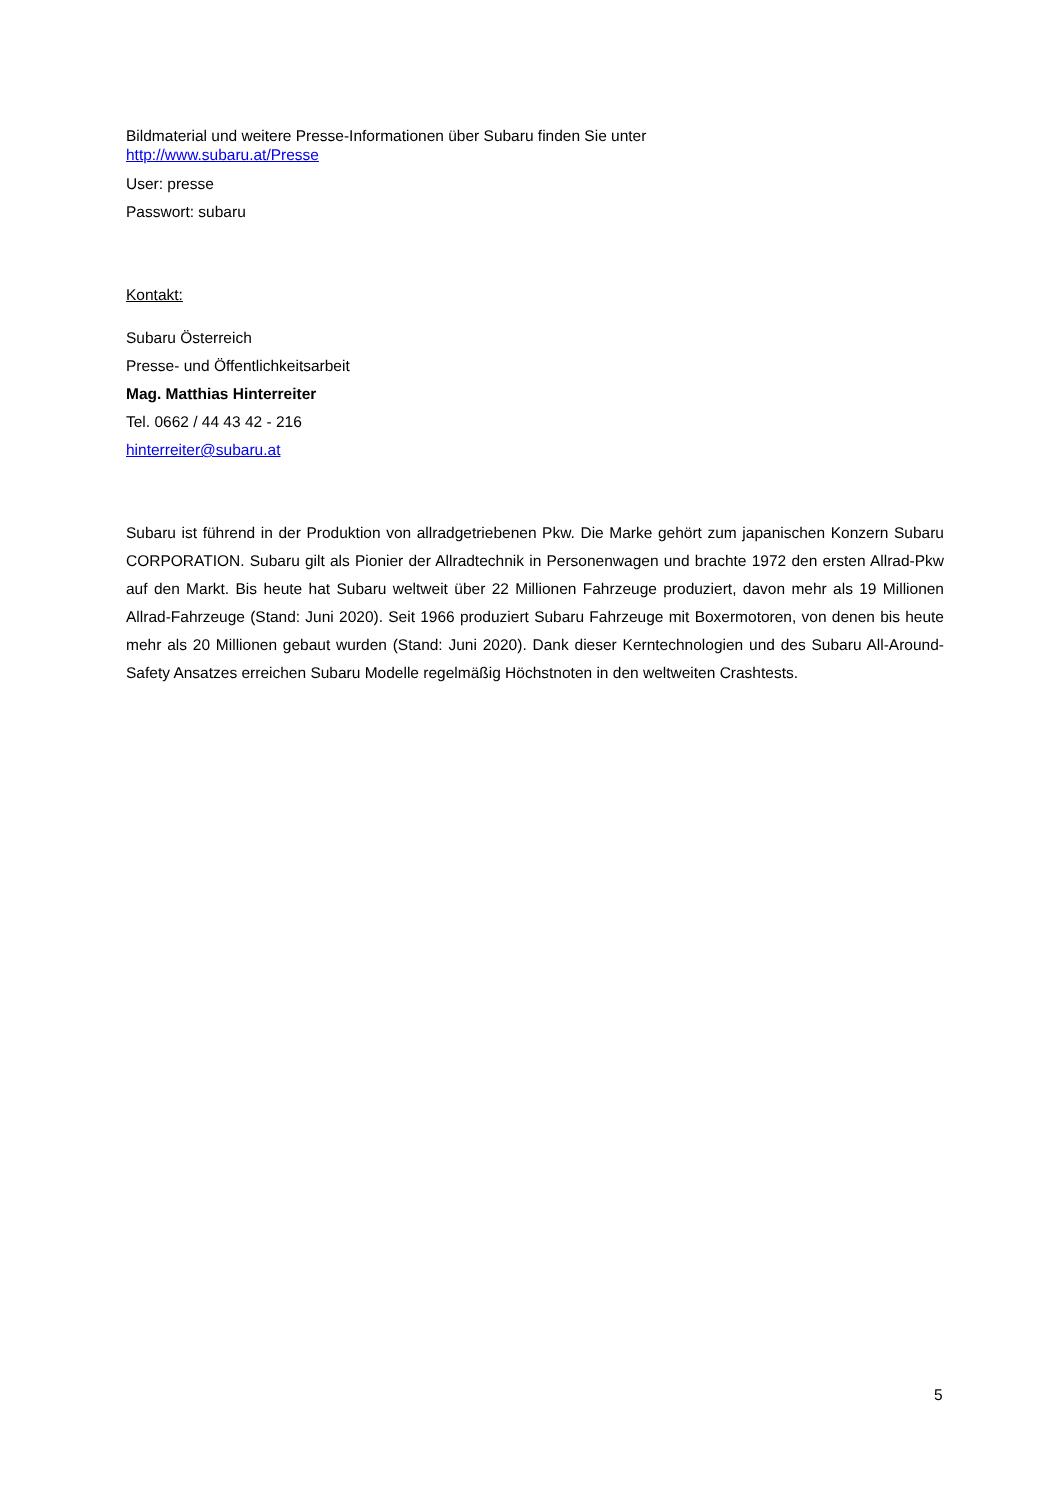Bildmaterial und weitere Presse-Informationen über Subaru finden Sie unter
http://www.subaru.at/Presse
User: presse
Passwort: subaru
Kontakt:
Subaru Österreich
Presse- und Öffentlichkeitsarbeit
Mag. Matthias Hinterreiter
Tel. 0662 / 44 43 42 - 216
hinterreiter@subaru.at
Subaru ist führend in der Produktion von allradgetriebenen Pkw. Die Marke gehört zum japanischen Konzern Subaru CORPORATION. Subaru gilt als Pionier der Allradtechnik in Personenwagen und brachte 1972 den ersten Allrad-Pkw auf den Markt. Bis heute hat Subaru weltweit über 22 Millionen Fahrzeuge produziert, davon mehr als 19 Millionen Allrad-Fahrzeuge (Stand: Juni 2020). Seit 1966 produziert Subaru Fahrzeuge mit Boxermotoren, von denen bis heute mehr als 20 Millionen gebaut wurden (Stand: Juni 2020). Dank dieser Kerntechnologien und des Subaru All-Around-Safety Ansatzes erreichen Subaru Modelle regelmäßig Höchstnoten in den weltweiten Crashtests.
5